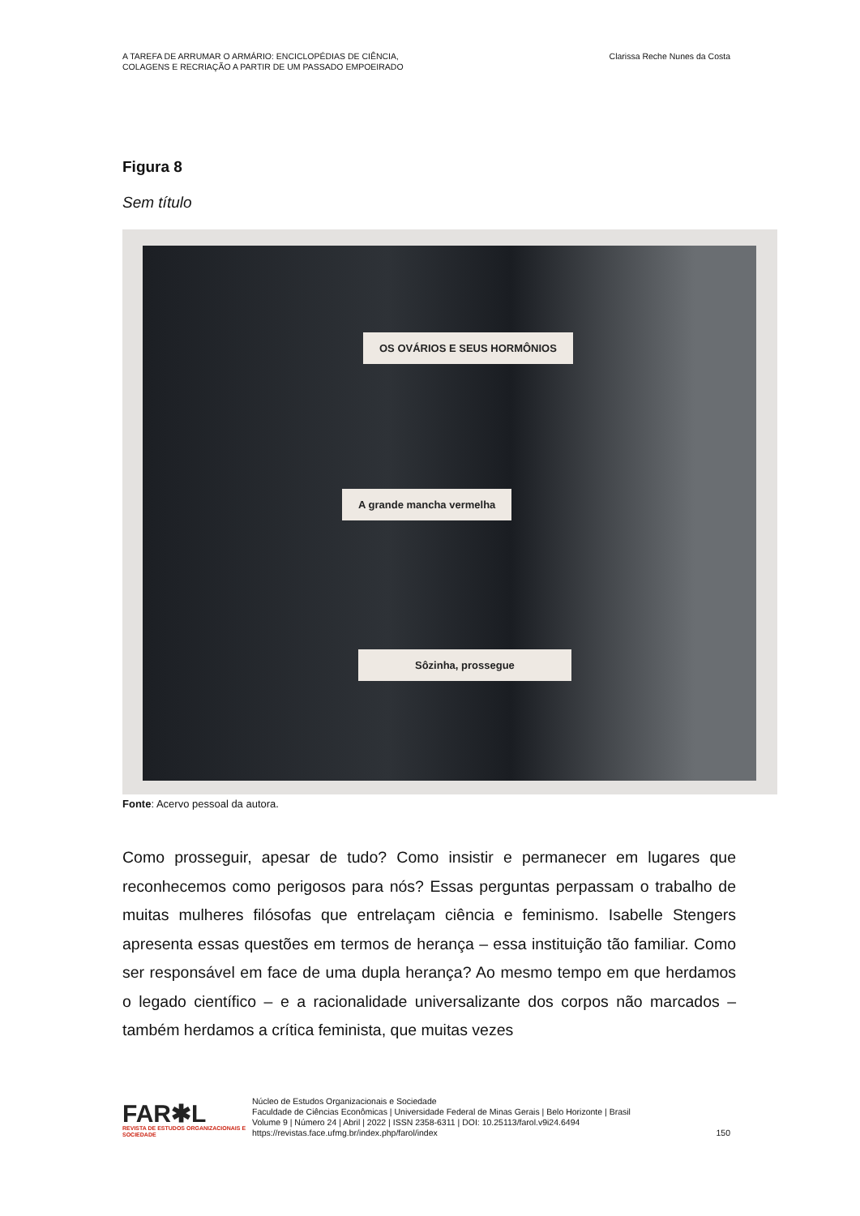A TAREFA DE ARRUMAR O ARMÁRIO: ENCICLOPÉDIAS DE CIÊNCIA,
COLAGENS E RECRIAÇÃO A PARTIR DE UM PASSADO EMPOEIRADO
Clarissa Reche Nunes da Costa
Figura 8
Sem título
OS OVÁRIOS E SEUS HORMÔNIOS
A grande mancha vermelha
Sôzinha, prossegue
Fonte: Acervo pessoal da autora.
Como prosseguir, apesar de tudo? Como insistir e permanecer em lugares que reconhecemos como perigosos para nós? Essas perguntas perpassam o trabalho de muitas mulheres filósofas que entrelaçam ciência e feminismo. Isabelle Stengers apresenta essas questões em termos de herança – essa instituição tão familiar. Como ser responsável em face de uma dupla herança? Ao mesmo tempo em que herdamos o legado científico – e a racionalidade universalizante dos corpos não marcados – também herdamos a crítica feminista, que muitas vezes
FAR✱L
REVISTA DE ESTUDOS ORGANIZACIONAIS E SOCIEDADE
Núcleo de Estudos Organizacionais e Sociedade
Faculdade de Ciências Econômicas | Universidade Federal de Minas Gerais | Belo Horizonte | Brasil
Volume 9 | Número 24 | Abril | 2022 | ISSN 2358-6311 | DOI: 10.25113/farol.v9i24.6494
https://revistas.face.ufmg.br/index.php/farol/index
150